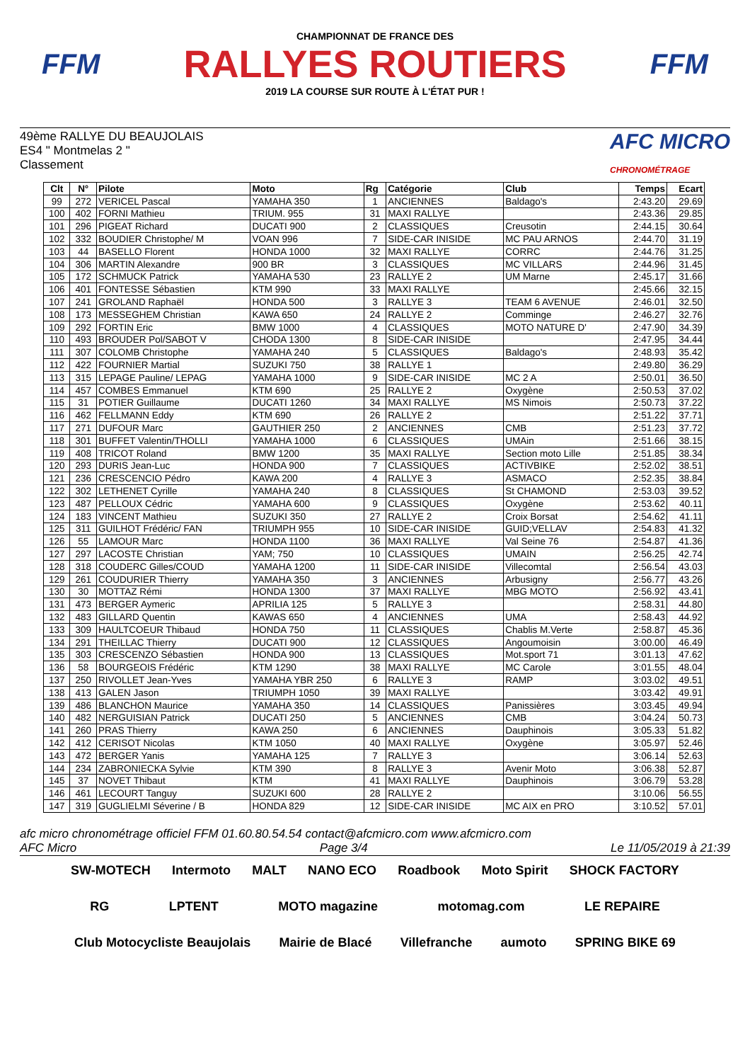FFM
CHAMPIONNAT DE FRANCE DES
RALLYES ROUTIERS
2019 LA COURSE SUR ROUTE À L'ÉTAT PUR !
FFM
49ème RALLYE DU BEAUJOLAIS
ES4 " Montmelas 2 "
Classement
AFC MICRO
CHRONOMÉTRAGE
| Clt | N° | Pilote | Moto | Rg | Catégorie | Club | Temps | Ecart |
| --- | --- | --- | --- | --- | --- | --- | --- | --- |
| 99 | 272 | VERICEL Pascal | YAMAHA 350 | 1 | ANCIENNES | Baldago's | 2:43.20 | 29.69 |
| 100 | 402 | FORNI Mathieu | TRIUM. 955 | 31 | MAXI RALLYE | | 2:43.36 | 29.85 |
| 101 | 296 | PIGEAT Richard | DUCATI 900 | 2 | CLASSIQUES | Creusotin | 2:44.15 | 30.64 |
| 102 | 332 | BOUDIER Christophe/ M | VOAN 996 | 7 | SIDE-CAR INISIDE | MC PAU ARNOS | 2:44.70 | 31.19 |
| 103 | 44 | BASELLO Florent | HONDA 1000 | 32 | MAXI RALLYE | CORRC | 2:44.76 | 31.25 |
| 104 | 306 | MARTIN Alexandre | 900 BR | 3 | CLASSIQUES | MC VILLARS | 2:44.96 | 31.45 |
| 105 | 172 | SCHMUCK Patrick | YAMAHA 530 | 23 | RALLYE 2 | UM Marne | 2:45.17 | 31.66 |
| 106 | 401 | FONTESSE Sébastien | KTM 990 | 33 | MAXI RALLYE | | 2:45.66 | 32.15 |
| 107 | 241 | GROLAND Raphaël | HONDA 500 | 3 | RALLYE 3 | TEAM 6 AVENUE | 2:46.01 | 32.50 |
| 108 | 173 | MESSEGHEM Christian | KAWA 650 | 24 | RALLYE 2 | Comminge | 2:46.27 | 32.76 |
| 109 | 292 | FORTIN Eric | BMW 1000 | 4 | CLASSIQUES | MOTO NATURE D' | 2:47.90 | 34.39 |
| 110 | 493 | BROUDER Pol/SABOT V | CHODA 1300 | 8 | SIDE-CAR INISIDE | | 2:47.95 | 34.44 |
| 111 | 307 | COLOMB Christophe | YAMAHA 240 | 5 | CLASSIQUES | Baldago's | 2:48.93 | 35.42 |
| 112 | 422 | FOURNIER Martial | SUZUKI 750 | 38 | RALLYE 1 | | 2:49.80 | 36.29 |
| 113 | 315 | LEPAGE Pauline/ LEPAG | YAMAHA 1000 | 9 | SIDE-CAR INISIDE | MC 2 A | 2:50.01 | 36.50 |
| 114 | 457 | COMBES Emmanuel | KTM 690 | 25 | RALLYE 2 | Oxygène | 2:50.53 | 37.02 |
| 115 | 31 | POTIER Guillaume | DUCATI 1260 | 34 | MAXI RALLYE | MS Nimois | 2:50.73 | 37.22 |
| 116 | 462 | FELLMANN Eddy | KTM 690 | 26 | RALLYE 2 | | 2:51.22 | 37.71 |
| 117 | 271 | DUFOUR Marc | GAUTHIER 250 | 2 | ANCIENNES | CMB | 2:51.23 | 37.72 |
| 118 | 301 | BUFFET Valentin/THOLLI | YAMAHA 1000 | 6 | CLASSIQUES | UMAin | 2:51.66 | 38.15 |
| 119 | 408 | TRICOT Roland | BMW 1200 | 35 | MAXI RALLYE | Section moto Lille | 2:51.85 | 38.34 |
| 120 | 293 | DURIS Jean-Luc | HONDA 900 | 7 | CLASSIQUES | ACTIVBIKE | 2:52.02 | 38.51 |
| 121 | 236 | CRESCENCIO Pédro | KAWA 200 | 4 | RALLYE 3 | ASMACO | 2:52.35 | 38.84 |
| 122 | 302 | LETHENET Cyrille | YAMAHA 240 | 8 | CLASSIQUES | St CHAMOND | 2:53.03 | 39.52 |
| 123 | 487 | PELLOUX Cédric | YAMAHA 600 | 9 | CLASSIQUES | Oxygène | 2:53.62 | 40.11 |
| 124 | 183 | VINCENT Mathieu | SUZUKI 350 | 27 | RALLYE 2 | Croix Borsat | 2:54.62 | 41.11 |
| 125 | 311 | GUILHOT Frédéric/ FAN | TRIUMPH 955 | 10 | SIDE-CAR INISIDE | GUID;VELLAV | 2:54.83 | 41.32 |
| 126 | 55 | LAMOUR Marc | HONDA 1100 | 36 | MAXI RALLYE | Val Seine 76 | 2:54.87 | 41.36 |
| 127 | 297 | LACOSTE Christian | YAM; 750 | 10 | CLASSIQUES | UMAIN | 2:56.25 | 42.74 |
| 128 | 318 | COUDERC Gilles/COUD | YAMAHA 1200 | 11 | SIDE-CAR INISIDE | Villecomtal | 2:56.54 | 43.03 |
| 129 | 261 | COUDURIER Thierry | YAMAHA 350 | 3 | ANCIENNES | Arbusigny | 2:56.77 | 43.26 |
| 130 | 30 | MOTTAZ Rémi | HONDA 1300 | 37 | MAXI RALLYE | MBG MOTO | 2:56.92 | 43.41 |
| 131 | 473 | BERGER Aymeric | APRILIA 125 | 5 | RALLYE 3 | | 2:58.31 | 44.80 |
| 132 | 483 | GILLARD Quentin | KAWAS 650 | 4 | ANCIENNES | UMA | 2:58.43 | 44.92 |
| 133 | 309 | HAULTCOEUR Thibaud | HONDA 750 | 11 | CLASSIQUES | Chablis M.Verte | 2:58.87 | 45.36 |
| 134 | 291 | THEILLAC Thierry | DUCATI 900 | 12 | CLASSIQUES | Angoumoisin | 3:00.00 | 46.49 |
| 135 | 303 | CRESCENZO Sébastien | HONDA 900 | 13 | CLASSIQUES | Mot.sport 71 | 3:01.13 | 47.62 |
| 136 | 58 | BOURGEOIS Frédéric | KTM 1290 | 38 | MAXI RALLYE | MC Carole | 3:01.55 | 48.04 |
| 137 | 250 | RIVOLLET Jean-Yves | YAMAHA YBR 250 | 6 | RALLYE 3 | RAMP | 3:03.02 | 49.51 |
| 138 | 413 | GALEN Jason | TRIUMPH 1050 | 39 | MAXI RALLYE | | 3:03.42 | 49.91 |
| 139 | 486 | BLANCHON Maurice | YAMAHA 350 | 14 | CLASSIQUES | Panissières | 3:03.45 | 49.94 |
| 140 | 482 | NERGUISIAN Patrick | DUCATI 250 | 5 | ANCIENNES | CMB | 3:04.24 | 50.73 |
| 141 | 260 | PRAS Thierry | KAWA 250 | 6 | ANCIENNES | Dauphinois | 3:05.33 | 51.82 |
| 142 | 412 | CERISOT Nicolas | KTM 1050 | 40 | MAXI RALLYE | Oxygène | 3:05.97 | 52.46 |
| 143 | 472 | BERGER Yanis | YAMAHA 125 | 7 | RALLYE 3 | | 3:06.14 | 52.63 |
| 144 | 234 | ZABRONIECKA Sylvie | KTM 390 | 8 | RALLYE 3 | Avenir Moto | 3:06.38 | 52.87 |
| 145 | 37 | NOVET Thibaut | KTM | 41 | MAXI RALLYE | Dauphinois | 3:06.79 | 53.28 |
| 146 | 461 | LECOURT Tanguy | SUZUKI 600 | 28 | RALLYE 2 | | 3:10.06 | 56.55 |
| 147 | 319 | GUGLIELMI Séverine / B | HONDA 829 | 12 | SIDE-CAR INISIDE | MC AIX en PRO | 3:10.52 | 57.01 |
afc micro chronométrage officiel FFM 01.60.80.54.54 contact@afcmicro.com www.afcmicro.com
AFC Micro Page 3/4 Le 11/05/2019 à 21:39
SW-MOTECH Intermoto MALT NANO ECO Roadbook Moto Spirit SHOCK FACTORY RG LPTENT MOTO magazine motomag.com LE REPAIRE Club Motocycliste Beaujolais Mairie de Blacé Villefranche aumoto SPRING BIKE 69